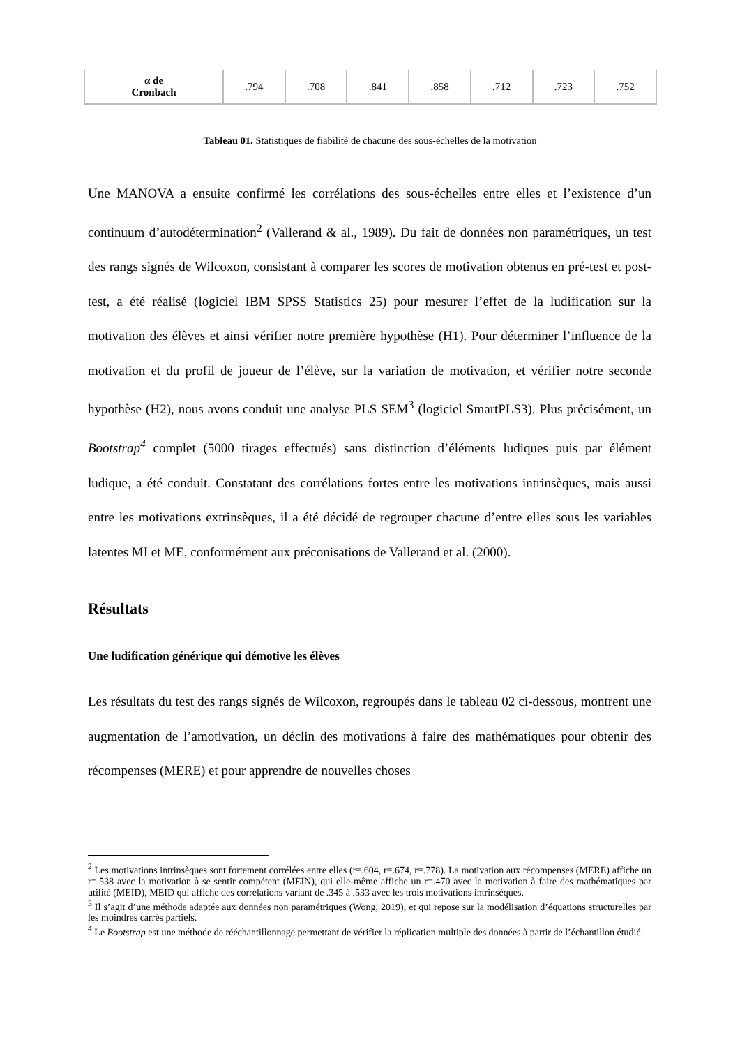| α de Cronbach | .794 | .708 | .841 | .858 | .712 | .723 | .752 |
Tableau 01. Statistiques de fiabilité de chacune des sous-échelles de la motivation
Une MANOVA a ensuite confirmé les corrélations des sous-échelles entre elles et l’existence d’un continuum d’autodétermination<sup>2</sup> (Vallerand & al., 1989). Du fait de données non paramétriques, un test des rangs signés de Wilcoxon, consistant à comparer les scores de motivation obtenus en pré-test et post-test, a été réalisé (logiciel IBM SPSS Statistics 25) pour mesurer l’effet de la ludification sur la motivation des élèves et ainsi vérifier notre première hypothèse (H1). Pour déterminer l’influence de la motivation et du profil de joueur de l’élève, sur la variation de motivation, et vérifier notre seconde hypothèse (H2), nous avons conduit une analyse PLS SEM<sup>3</sup> (logiciel SmartPLS3). Plus précisément, un Bootstrap<sup>4</sup> complet (5000 tirages effectués) sans distinction d’éléments ludiques puis par élément ludique, a été conduit. Constatant des corrélations fortes entre les motivations intrinsèques, mais aussi entre les motivations extrinsèques, il a été décidé de regrouper chacune d’entre elles sous les variables latentes MI et ME, conformément aux préconisations de Vallerand et al. (2000).
Résultats
Une ludification générique qui démotive les élèves
Les résultats du test des rangs signés de Wilcoxon, regroupés dans le tableau 02 ci-dessous, montrent une augmentation de l’amotivation, un déclin des motivations à faire des mathématiques pour obtenir des récompenses (MERE) et pour apprendre de nouvelles choses
<sup>2</sup> Les motivations intrinsèques sont fortement corrélées entre elles (r=.604, r=.674, r=.778). La motivation aux récompenses (MERE) affiche un r=.538 avec la motivation à se sentir compétent (MEIN), qui elle-même affiche un r=.470 avec la motivation à faire des mathématiques par utilité (MEID), MEID qui affiche des corrélations variant de .345 à .533 avec les trois motivations intrinsèques.
<sup>3</sup> Il s’agit d’une méthode adaptée aux données non paramétriques (Wong, 2019), et qui repose sur la modélisation d’équations structurelles par les moindres carrés partiels.
<sup>4</sup> Le Bootstrap est une méthode de rééchantillonnage permettant de vérifier la réplication multiple des données à partir de l’échantillon étudié.